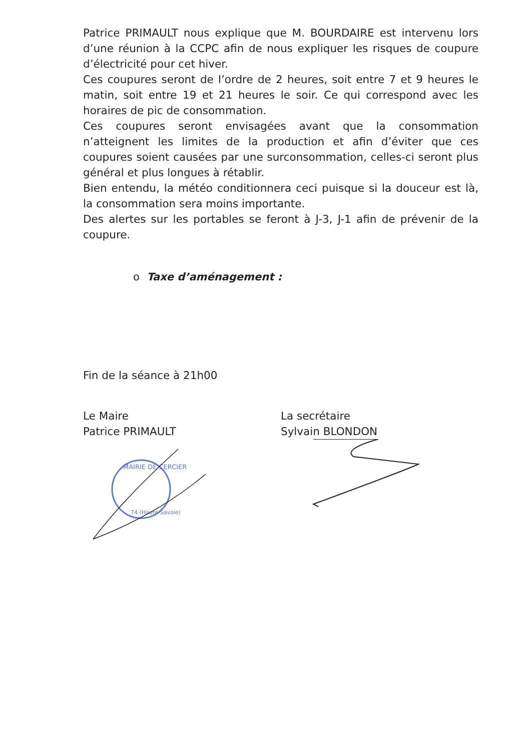Patrice PRIMAULT nous explique que M. BOURDAIRE est intervenu lors d’une réunion à la CCPC afin de nous expliquer les risques de coupure d’électricité pour cet hiver.
Ces coupures seront de l’ordre de 2 heures, soit entre 7 et 9 heures le matin, soit entre 19 et 21 heures le soir. Ce qui correspond avec les horaires de pic de consommation.
Ces coupures seront envisagées avant que la consommation n’atteignent les limites de la production et afin d’éviter que ces coupures soient causées par une surconsommation, celles-ci seront plus général et plus longues à rétablir.
Bien entendu, la météo conditionnera ceci puisque si la douceur est là, la consommation sera moins importante.
Des alertes sur les portables se feront à J-3, J-1 afin de prévenir de la coupure.
o Taxe d’aménagement :
Fin de la séance à 21h00
Le Maire
Patrice PRIMAULT
La secrétaire
Sylvain BLONDON
MAIRIE DE CERCIER
74 (Haute-Savoie)